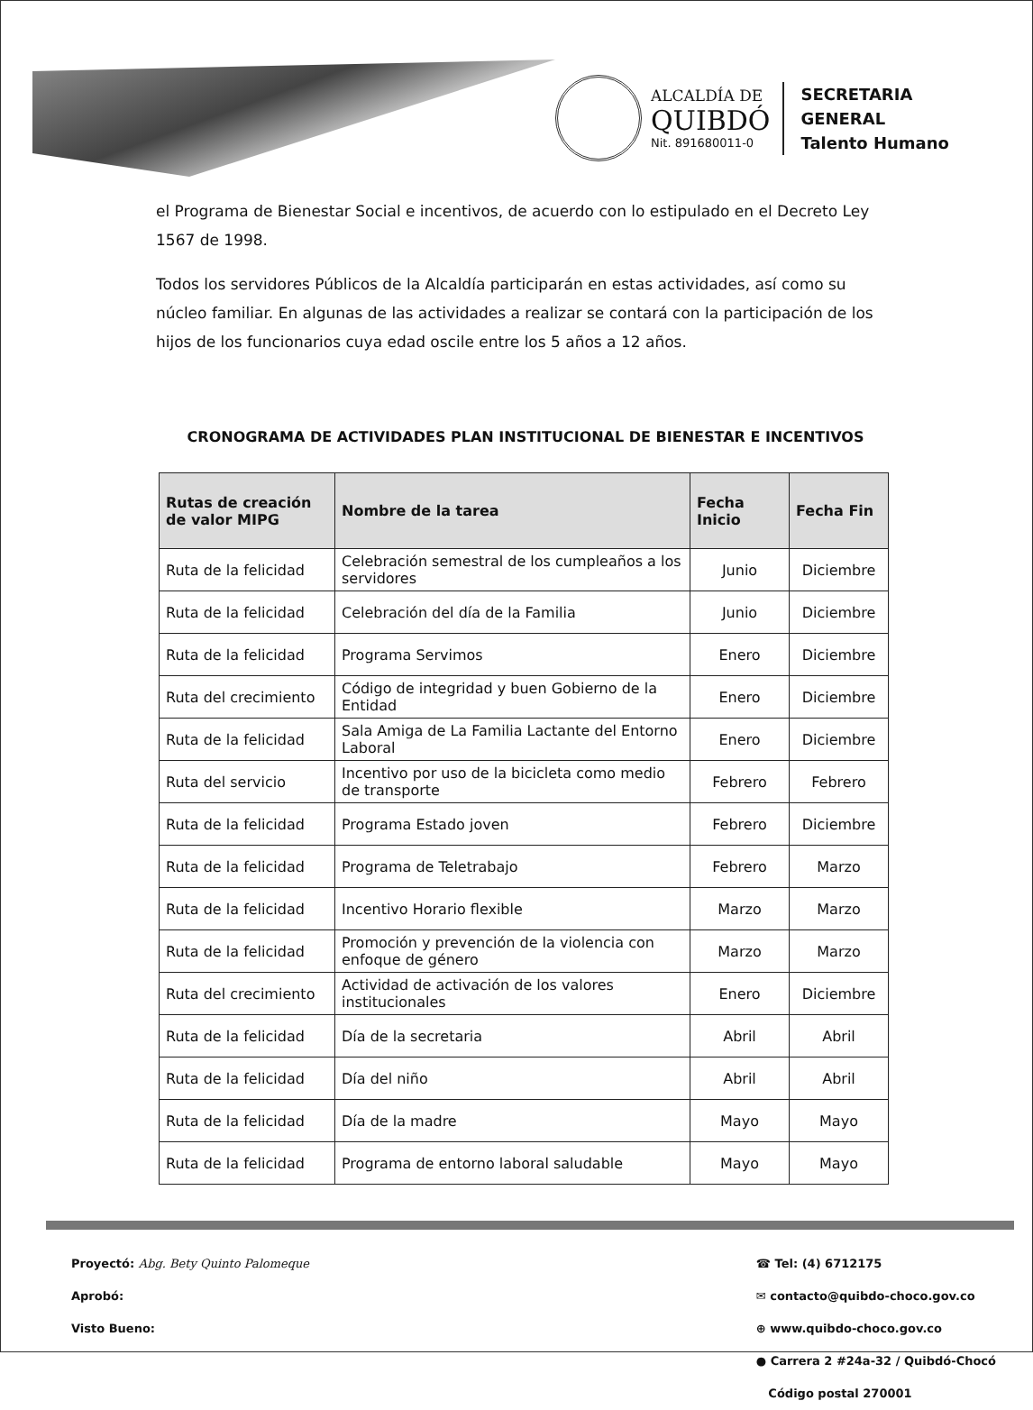ALCALDÍA DE
QUIBDÓ
Nit. 891680011-0
SECRETARIA
GENERAL
Talento Humano
el Programa de Bienestar Social e incentivos, de acuerdo con lo estipulado en el Decreto Ley 1567 de 1998.
Todos los servidores Públicos de la Alcaldía participarán en estas actividades, así como su núcleo familiar. En algunas de las actividades a realizar se contará con la participación de los hijos de los funcionarios cuya edad oscile entre los 5 años a 12 años.
CRONOGRAMA DE ACTIVIDADES PLAN INSTITUCIONAL DE BIENESTAR E INCENTIVOS
| Rutas de creación de valor MIPG | Nombre de la tarea | Fecha Inicio | Fecha Fin |
| --- | --- | --- | --- |
| Ruta de la felicidad | Celebración semestral de los cumpleaños a los servidores | Junio | Diciembre |
| Ruta de la felicidad | Celebración del día de la Familia | Junio | Diciembre |
| Ruta de la felicidad | Programa Servimos | Enero | Diciembre |
| Ruta del crecimiento | Código de integridad y buen Gobierno de la Entidad | Enero | Diciembre |
| Ruta de la felicidad | Sala Amiga de La Familia Lactante del Entorno Laboral | Enero | Diciembre |
| Ruta del servicio | Incentivo por uso de la bicicleta como medio de transporte | Febrero | Febrero |
| Ruta de la felicidad | Programa Estado joven | Febrero | Diciembre |
| Ruta de la felicidad | Programa de Teletrabajo | Febrero | Marzo |
| Ruta de la felicidad | Incentivo Horario flexible | Marzo | Marzo |
| Ruta de la felicidad | Promoción y prevención de la violencia con enfoque de género | Marzo | Marzo |
| Ruta del crecimiento | Actividad de activación de los valores institucionales | Enero | Diciembre |
| Ruta de la felicidad | Día de la secretaria | Abril | Abril |
| Ruta de la felicidad | Día del niño | Abril | Abril |
| Ruta de la felicidad | Día de la madre | Mayo | Mayo |
| Ruta de la felicidad | Programa de entorno laboral saludable | Mayo | Mayo |
Proyectó: Abg. Bety Quinto Palomeque
Aprobó:
Visto Bueno:
☎ Tel: (4) 6712175
✉ contacto@quibdo-choco.gov.co
⊕ www.quibdo-choco.gov.co
● Carrera 2 #24a-32 / Quibdó-Chocó
Código postal 270001